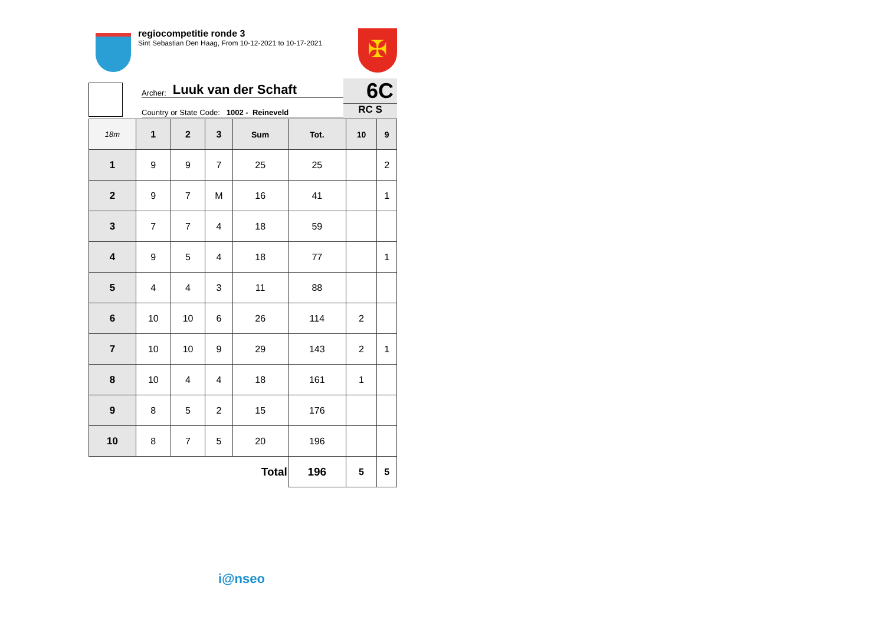regiocompetitie ronde 3
Sint Sebastian Den Haag, From 10-12-2021 to 10-17-2021
✠
Archer: Luuk van der Schaft
Country or State Code: 1002 - Reineveld
6C
RC S
| 18m | 1 | 2 | 3 | Sum | Tot. | 10 | 9 |
| --- | --- | --- | --- | --- | --- | --- | --- |
| 1 | 9 | 9 | 7 | 25 | 25 | | 2 |
| 2 | 9 | 7 | M | 16 | 41 | | 1 |
| 3 | 7 | 7 | 4 | 18 | 59 | | |
| 4 | 9 | 5 | 4 | 18 | 77 | | 1 |
| 5 | 4 | 4 | 3 | 11 | 88 | | |
| 6 | 10 | 10 | 6 | 26 | 114 | 2 | |
| 7 | 10 | 10 | 9 | 29 | 143 | 2 | 1 |
| 8 | 10 | 4 | 4 | 18 | 161 | 1 | |
| 9 | 8 | 5 | 2 | 15 | 176 | | |
| 10 | 8 | 7 | 5 | 20 | 196 | | |
| Total | | | | | 196 | 5 | 5 |
i@nseo